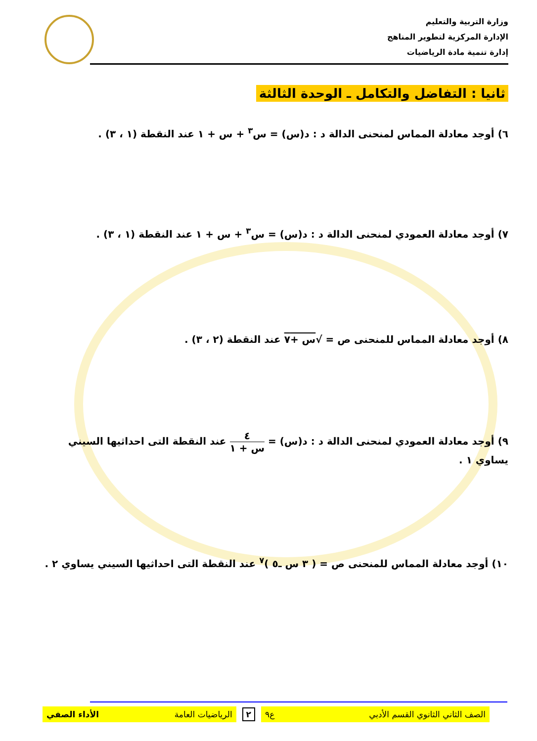وزارة التربية والتعليم
الإدارة المركزية لتطوير المناهج
إدارة تنمية مادة الرياضيات
ثانيا : التفاضل والتكامل ـ الوحدة الثالثة
٦) أوجد معادلة المماس لمنحنى الدالة د : د(س) = س<sup>٣</sup> + س + ١ عند النقطة (١ ، ٣) .
٧) أوجد معادلة العمودي لمنحنى الدالة د : د(س) = س<sup>٣</sup> + س + ١ عند النقطة (١ ، ٣) .
٨) أوجد معادلة المماس للمنحنى ص = √س +٧ عند النقطة (٢ ، ٣) .
٩) أوجد معادلة العمودي لمنحنى الدالة د : د(س) = ٤ س + ١ عند النقطة التى احداثيها السيني
يساوي ١ .
١٠) أوجد معادلة المماس للمنحنى ص = ( ٣ س ـ٥ )<sup>٧</sup> عند النقطة التى احداثيها السيني يساوي ٢ .
الصف الثاني الثانوي القسم الأدبي ع٩
٢
الرياضيات العامة الأداء الصفي